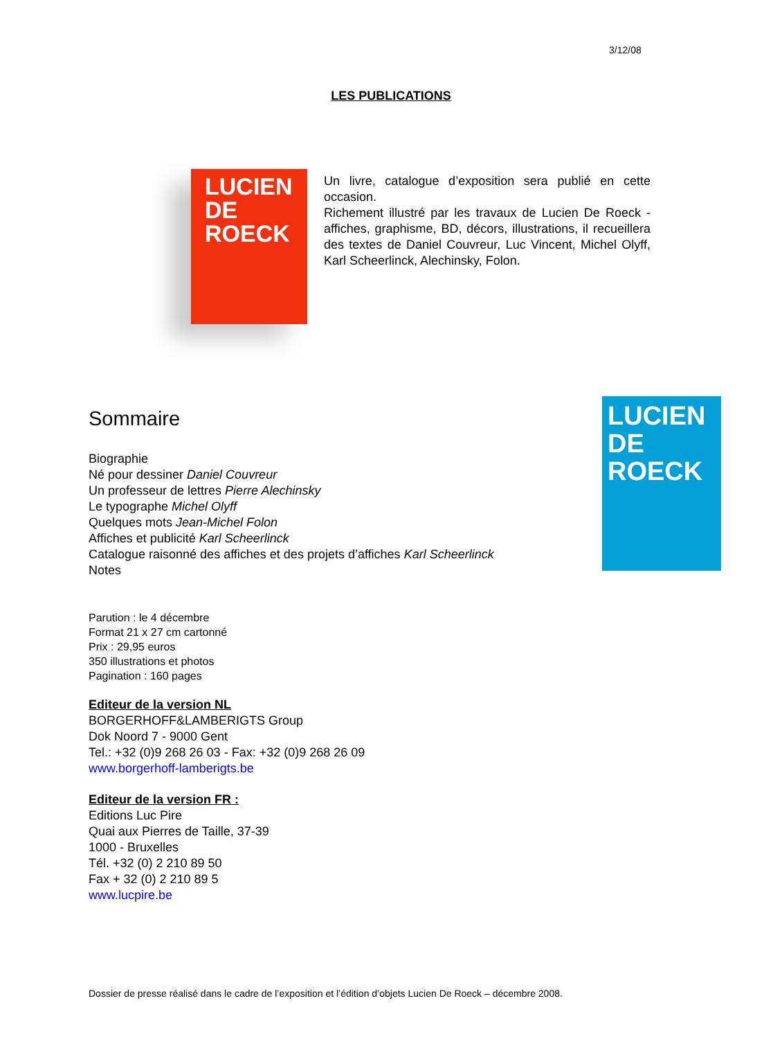3/12/08
LES PUBLICATIONS
LUCIEN
DE
ROECK
Un livre, catalogue d’exposition sera publié en cette occasion.
Richement illustré par les travaux de Lucien De Roeck - affiches, graphisme, BD, décors, illustrations, il recueillera des textes de Daniel Couvreur, Luc Vincent, Michel Olyff, Karl Scheerlinck, Alechinsky, Folon.
LUCIEN
DE
ROECK
Sommaire
Biographie
Né pour dessiner Daniel Couvreur
Un professeur de lettres Pierre Alechinsky
Le typographe Michel Olyff
Quelques mots Jean-Michel Folon
Affiches et publicité Karl Scheerlinck
Catalogue raisonné des affiches et des projets d’affiches Karl Scheerlinck
Notes
Parution : le 4 décembre
Format 21 x 27 cm cartonné
Prix : 29,95 euros
350 illustrations et photos
Pagination : 160 pages
Editeur de la version NL
BORGERHOFF&LAMBERIGTS Group
Dok Noord 7 - 9000 Gent
Tel.: +32 (0)9 268 26 03 - Fax: +32 (0)9 268 26 09
www.borgerhoff-lamberigts.be
Editeur de la version FR :
Editions Luc Pire
Quai aux Pierres de Taille, 37-39
1000 - Bruxelles
Tél. +32 (0) 2 210 89 50
Fax + 32 (0) 2 210 89 5
www.lucpire.be
Dossier de presse réalisé dans le cadre de l’exposition et l’édition d’objets Lucien De Roeck – décembre 2008.